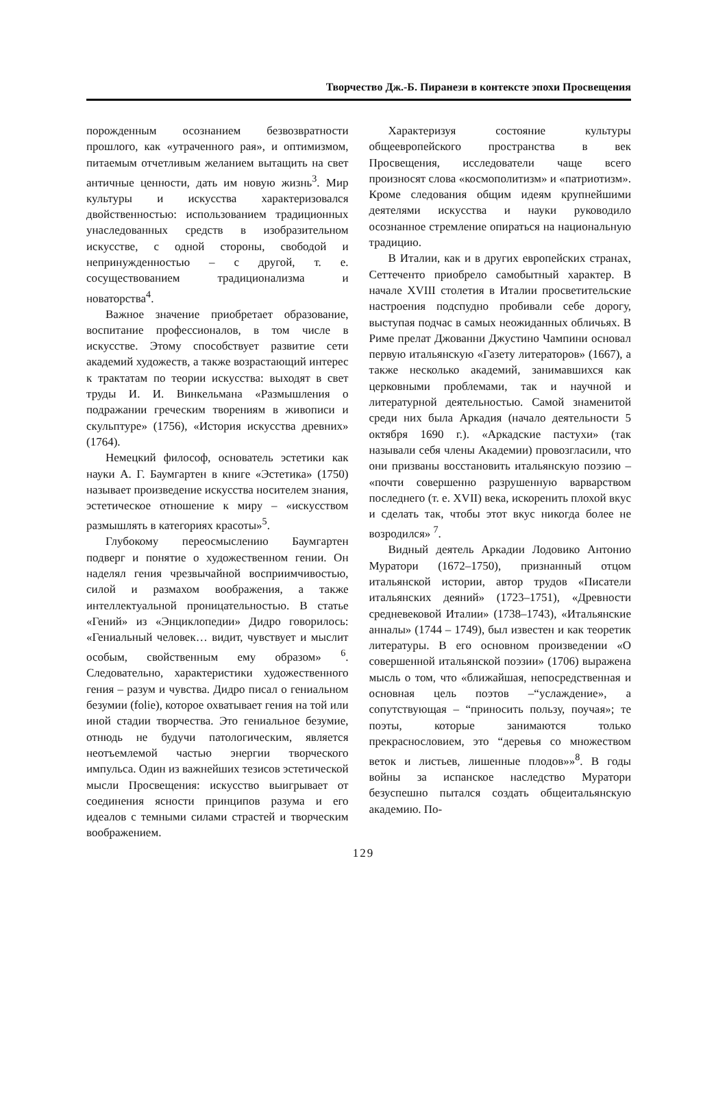Творчество Дж.-Б. Пиранези в контексте эпохи Просвещения
порожденным осознанием безвозвратности прошлого, как «утраченного рая», и оптимизмом, питаемым отчетливым желанием вытащить на свет античные ценности, дать им новую жизнь<sup>3</sup>. Мир культуры и искусства характеризовался двойственностью: использованием традиционных унаследованных средств в изобразительном искусстве, с одной стороны, свободой и непринужденностью – с другой, т. е. сосуществованием традиционализма и новаторства<sup>4</sup>.
Важное значение приобретает образование, воспитание профессионалов, в том числе в искусстве. Этому способствует развитие сети академий художеств, а также возрастающий интерес к трактатам по теории искусства: выходят в свет труды И. И. Винкельмана «Размышления о подражании греческим творениям в живописи и скульптуре» (1756), «История искусства древних» (1764).
Немецкий философ, основатель эстетики как науки А. Г. Баумгартен в книге «Эстетика» (1750) называет произведение искусства носителем знания, эстетическое отношение к миру – «искусством размышлять в категориях красоты»<sup>5</sup>.
Глубокому переосмыслению Баумгартен подверг и понятие о художественном гении. Он наделял гения чрезвычайной восприимчивостью, силой и размахом воображения, а также интеллектуальной проницательностью. В статье «Гений» из «Энциклопедии» Дидро говорилось: «Гениальный человек… видит, чувствует и мыслит особым, свойственным ему образом» <sup>6</sup>. Следовательно, характеристики художественного гения – разум и чувства. Дидро писал о гениальном безумии (folie), которое охватывает гения на той или иной стадии творчества. Это гениальное безумие, отнюдь не будучи патологическим, является неотъемлемой частью энергии творческого импульса. Один из важнейших тезисов эстетической мысли Просвещения: искусство выигрывает от соединения ясности принципов разума и его идеалов с темными силами страстей и творческим воображением.
Характеризуя состояние культуры общеевропейского пространства в век Просвещения, исследователи чаще всего произносят слова «космополитизм» и «патриотизм». Кроме следования общим идеям крупнейшими деятелями искусства и науки руководило осознанное стремление опираться на национальную традицию.
В Италии, как и в других европейских странах, Сеттеченто приобрело самобытный характер. В начале XVIII столетия в Италии просветительские настроения подспудно пробивали себе дорогу, выступая подчас в самых неожиданных обличьях. В Риме прелат Джованни Джустино Чампини основал первую итальянскую «Газету литераторов» (1667), а также несколько академий, занимавшихся как церковными проблемами, так и научной и литературной деятельностью. Самой знаменитой среди них была Аркадия (начало деятельности 5 октября 1690 г.). «Аркадские пастухи» (так называли себя члены Академии) провозгласили, что они призваны восстановить итальянскую поэзию – «почти совершенно разрушенную варварством последнего (т. е. XVII) века, искоренить плохой вкус и сделать так, чтобы этот вкус никогда более не возродился» <sup>7</sup>.
Видный деятель Аркадии Лодовико Антонио Муратори (1672–1750), признанный отцом итальянской истории, автор трудов «Писатели итальянских деяний» (1723–1751), «Древности средневековой Италии» (1738–1743), «Итальянские анналы» (1744 – 1749), был известен и как теоретик литературы. В его основном произведении «О совершенной итальянской поэзии» (1706) выражена мысль о том, что «ближайшая, непосредственная и основная цель поэтов –“услаждение», а сопутствующая – “приносить пользу, поучая»; те поэты, которые занимаются только прекраснословием, это “деревья со множеством веток и листьев, лишенные плодов»»<sup>8</sup>. В годы войны за испанское наследство Муратори безуспешно пытался создать общеитальянскую академию. По-
129